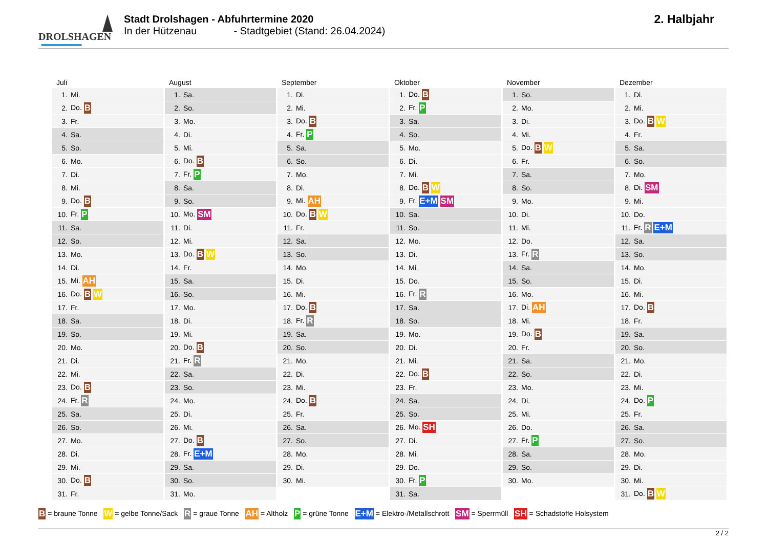DROLSHAGEN
Stadt Drolshagen - Abfuhrtermine 2020
In der Hützenau - Stadtgebiet (Stand: 26.04.2024)
2. Halbjahr
Juli
| 1. | Mi. |
| 2. | Do. B |
| 3. | Fr. |
| 4. | Sa. |
| 5. | So. |
| 6. | Mo. |
| 7. | Di. |
| 8. | Mi. |
| 9. | Do. B |
| 10. | Fr. P |
| 11. | Sa. |
| 12. | So. |
| 13. | Mo. |
| 14. | Di. |
| 15. | Mi. AH |
| 16. | Do. B W |
| 17. | Fr. |
| 18. | Sa. |
| 19. | So. |
| 20. | Mo. |
| 21. | Di. |
| 22. | Mi. |
| 23. | Do. B |
| 24. | Fr. R |
| 25. | Sa. |
| 26. | So. |
| 27. | Mo. |
| 28. | Di. |
| 29. | Mi. |
| 30. | Do. B |
| 31. | Fr. |
August
| 1. | Sa. |
| 2. | So. |
| 3. | Mo. |
| 4. | Di. |
| 5. | Mi. |
| 6. | Do. B |
| 7. | Fr. P |
| 8. | Sa. |
| 9. | So. |
| 10. | Mo. SM |
| 11. | Di. |
| 12. | Mi. |
| 13. | Do. B W |
| 14. | Fr. |
| 15. | Sa. |
| 16. | So. |
| 17. | Mo. |
| 18. | Di. |
| 19. | Mi. |
| 20. | Do. B |
| 21. | Fr. R |
| 22. | Sa. |
| 23. | So. |
| 24. | Mo. |
| 25. | Di. |
| 26. | Mi. |
| 27. | Do. B |
| 28. | Fr. E+M |
| 29. | Sa. |
| 30. | So. |
| 31. | Mo. |
September
| 1. | Di. |
| 2. | Mi. |
| 3. | Do. B |
| 4. | Fr. P |
| 5. | Sa. |
| 6. | So. |
| 7. | Mo. |
| 8. | Di. |
| 9. | Mi. AH |
| 10. | Do. B W |
| 11. | Fr. |
| 12. | Sa. |
| 13. | So. |
| 14. | Mo. |
| 15. | Di. |
| 16. | Mi. |
| 17. | Do. B |
| 18. | Fr. R |
| 19. | Sa. |
| 20. | So. |
| 21. | Mo. |
| 22. | Di. |
| 23. | Mi. |
| 24. | Do. B |
| 25. | Fr. |
| 26. | Sa. |
| 27. | So. |
| 28. | Mo. |
| 29. | Di. |
| 30. | Mi. |
Oktober
| 1. | Do. B |
| 2. | Fr. P |
| 3. | Sa. |
| 4. | So. |
| 5. | Mo. |
| 6. | Di. |
| 7. | Mi. |
| 8. | Do. B W |
| 9. | Fr. E+M SM |
| 10. | Sa. |
| 11. | So. |
| 12. | Mo. |
| 13. | Di. |
| 14. | Mi. |
| 15. | Do. |
| 16. | Fr. R |
| 17. | Sa. |
| 18. | So. |
| 19. | Mo. |
| 20. | Di. |
| 21. | Mi. |
| 22. | Do. B |
| 23. | Fr. |
| 24. | Sa. |
| 25. | So. |
| 26. | Mo. SH |
| 27. | Di. |
| 28. | Mi. |
| 29. | Do. |
| 30. | Fr. P |
| 31. | Sa. |
November
| 1. | So. |
| 2. | Mo. |
| 3. | Di. |
| 4. | Mi. |
| 5. | Do. B W |
| 6. | Fr. |
| 7. | Sa. |
| 8. | So. |
| 9. | Mo. |
| 10. | Di. |
| 11. | Mi. |
| 12. | Do. |
| 13. | Fr. R |
| 14. | Sa. |
| 15. | So. |
| 16. | Mo. |
| 17. | Di. AH |
| 18. | Mi. |
| 19. | Do. B |
| 20. | Fr. |
| 21. | Sa. |
| 22. | So. |
| 23. | Mo. |
| 24. | Di. |
| 25. | Mi. |
| 26. | Do. |
| 27. | Fr. P |
| 28. | Sa. |
| 29. | So. |
| 30. | Mo. |
Dezember
| 1. | Di. |
| 2. | Mi. |
| 3. | Do. B W |
| 4. | Fr. |
| 5. | Sa. |
| 6. | So. |
| 7. | Mo. |
| 8. | Di. SM |
| 9. | Mi. |
| 10. | Do. |
| 11. | Fr. R E+M |
| 12. | Sa. |
| 13. | So. |
| 14. | Mo. |
| 15. | Di. |
| 16. | Mi. |
| 17. | Do. B |
| 18. | Fr. |
| 19. | Sa. |
| 20. | So. |
| 21. | Mo. |
| 22. | Di. |
| 23. | Mi. |
| 24. | Do. P |
| 25. | Fr. |
| 26. | Sa. |
| 27. | So. |
| 28. | Mo. |
| 29. | Di. |
| 30. | Mi. |
| 31. | Do. B W |
B = braune Tonne W = gelbe Tonne/Sack R = graue Tonne AH = Altholz P = grüne Tonne E+M = Elektro-/Metallschrott SM = Sperrmüll SH = Schadstoffe Holsystem
2 / 2